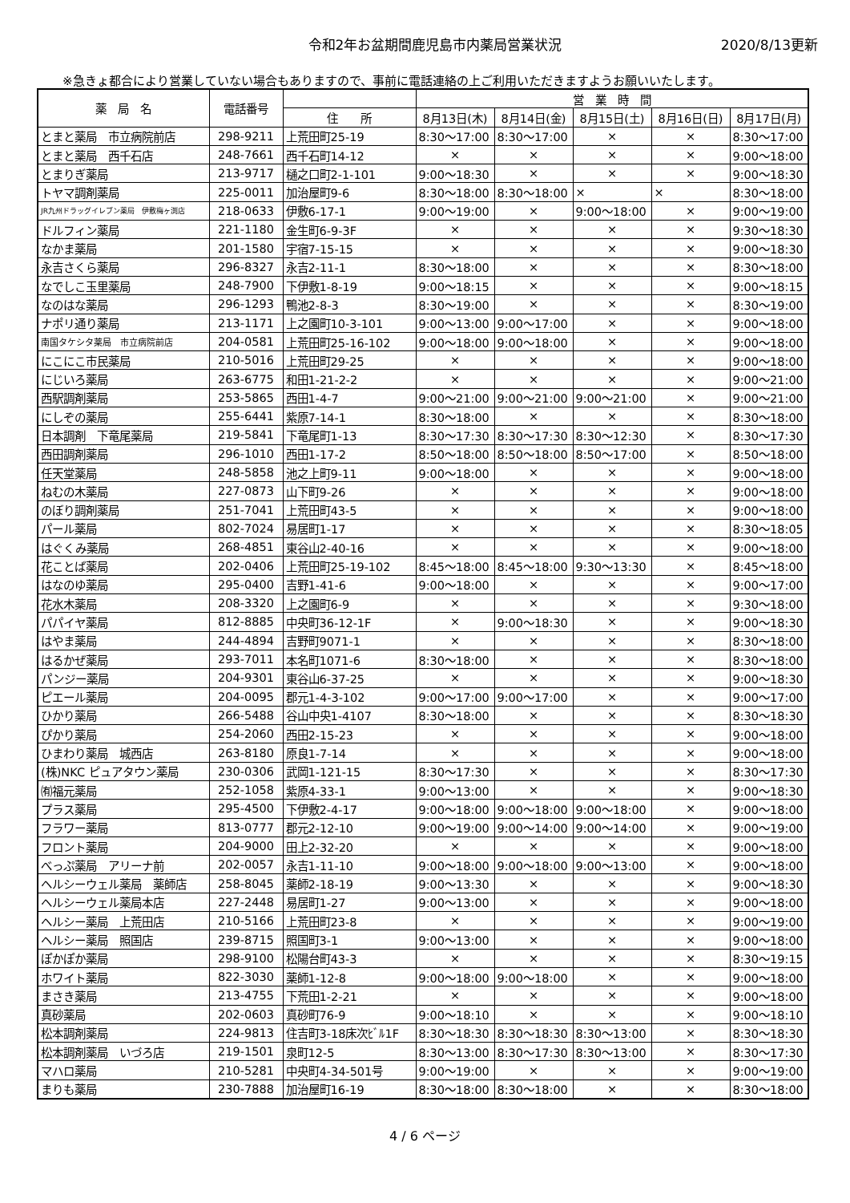令和2年お盆期間鹿児島市内薬局営業状況
2020/8/13更新
※急きょ都合により営業していない場合もありますので、事前に電話連絡の上ご利用いただきますようお願いいたします。
| 薬 局 名 | 電話番号 | | 営 業 時 間 | | | | |
| --- | --- | --- | --- | --- | --- | --- | --- |
| | | 住 所 | 8月13日(木) | 8月14日(金) | 8月15日(土) | 8月16日(日) | 8月17日(月) |
| とまと薬局 市立病院前店 | 298-9211 | 上荒田町25-19 | 8:30～17:00 | 8:30～17:00 | × | × | 8:30～17:00 |
| とまと薬局 西千石店 | 248-7661 | 西千石町14-12 | × | × | × | × | 9:00～18:00 |
| とまりぎ薬局 | 213-9717 | 樋之口町2-1-101 | 9:00～18:30 | × | × | × | 9:00～18:30 |
| トヤマ調剤薬局 | 225-0011 | 加治屋町9-6 | 8:30～18:00 | 8:30～18:00 | × | × | 8:30～18:00 |
| JR九州ドラッグイレブン薬局 伊敷梅ヶ渕店 | 218-0633 | 伊敷6-17-1 | 9:00～19:00 | × | 9:00～18:00 | × | 9:00～19:00 |
| ドルフィン薬局 | 221-1180 | 金生町6-9-3F | × | × | × | × | 9:30～18:30 |
| なかま薬局 | 201-1580 | 宇宿7-15-15 | × | × | × | × | 9:00～18:30 |
| 永吉さくら薬局 | 296-8327 | 永吉2-11-1 | 8:30～18:00 | × | × | × | 8:30～18:00 |
| なでしこ玉里薬局 | 248-7900 | 下伊敷1-8-19 | 9:00～18:15 | × | × | × | 9:00～18:15 |
| なのはな薬局 | 296-1293 | 鴨池2-8-3 | 8:30～19:00 | × | × | × | 8:30～19:00 |
| ナポリ通り薬局 | 213-1171 | 上之園町10-3-101 | 9:00～13:00 | 9:00～17:00 | × | × | 9:00～18:00 |
| 南国タケシタ薬局 市立病院前店 | 204-0581 | 上荒田町25-16-102 | 9:00～18:00 | 9:00～18:00 | × | × | 9:00～18:00 |
| にこにこ市民薬局 | 210-5016 | 上荒田町29-25 | × | × | × | × | 9:00～18:00 |
| にじいろ薬局 | 263-6775 | 和田1-21-2-2 | × | × | × | × | 9:00～21:00 |
| 西駅調剤薬局 | 253-5865 | 西田1-4-7 | 9:00～21:00 | 9:00～21:00 | 9:00～21:00 | × | 9:00～21:00 |
| にしぞの薬局 | 255-6441 | 紫原7-14-1 | 8:30～18:00 | × | × | × | 8:30～18:00 |
| 日本調剤 下竜尾薬局 | 219-5841 | 下竜尾町1-13 | 8:30～17:30 | 8:30～17:30 | 8:30～12:30 | × | 8:30～17:30 |
| 西田調剤薬局 | 296-1010 | 西田1-17-2 | 8:50～18:00 | 8:50～18:00 | 8:50～17:00 | × | 8:50～18:00 |
| 任天堂薬局 | 248-5858 | 池之上町9-11 | 9:00～18:00 | × | × | × | 9:00～18:00 |
| ねむの木薬局 | 227-0873 | 山下町9-26 | × | × | × | × | 9:00～18:00 |
| のぼり調剤薬局 | 251-7041 | 上荒田町43-5 | × | × | × | × | 9:00～18:00 |
| パール薬局 | 802-7024 | 易居町1-17 | × | × | × | × | 8:30～18:05 |
| はぐくみ薬局 | 268-4851 | 東谷山2-40-16 | × | × | × | × | 9:00～18:00 |
| 花ことば薬局 | 202-0406 | 上荒田町25-19-102 | 8:45～18:00 | 8:45～18:00 | 9:30～13:30 | × | 8:45～18:00 |
| はなのゆ薬局 | 295-0400 | 吉野1-41-6 | 9:00～18:00 | × | × | × | 9:00～17:00 |
| 花水木薬局 | 208-3320 | 上之園町6-9 | × | × | × | × | 9:30～18:00 |
| パパイヤ薬局 | 812-8885 | 中央町36-12-1F | × | 9:00～18:30 | × | × | 9:00～18:30 |
| はやま薬局 | 244-4894 | 吉野町9071-1 | × | × | × | × | 8:30～18:00 |
| はるかぜ薬局 | 293-7011 | 本名町1071-6 | 8:30～18:00 | × | × | × | 8:30～18:00 |
| パンジー薬局 | 204-9301 | 東谷山6-37-25 | × | × | × | × | 9:00～18:30 |
| ピエール薬局 | 204-0095 | 郡元1-4-3-102 | 9:00～17:00 | 9:00～17:00 | × | × | 9:00～17:00 |
| ひかり薬局 | 266-5488 | 谷山中央1-4107 | 8:30～18:00 | × | × | × | 8:30～18:30 |
| ぴかり薬局 | 254-2060 | 西田2-15-23 | × | × | × | × | 9:00～18:00 |
| ひまわり薬局 城西店 | 263-8180 | 原良1-7-14 | × | × | × | × | 9:00～18:00 |
| (株)NKC ピュアタウン薬局 | 230-0306 | 武岡1-121-15 | 8:30～17:30 | × | × | × | 8:30～17:30 |
| ㈲福元薬局 | 252-1058 | 紫原4-33-1 | 9:00～13:00 | × | × | × | 9:00～18:30 |
| プラス薬局 | 295-4500 | 下伊敷2-4-17 | 9:00～18:00 | 9:00～18:00 | 9:00～18:00 | × | 9:00～18:00 |
| フラワー薬局 | 813-0777 | 郡元2-12-10 | 9:00～19:00 | 9:00～14:00 | 9:00～14:00 | × | 9:00～19:00 |
| フロント薬局 | 204-9000 | 田上2-32-20 | × | × | × | × | 9:00～18:00 |
| べっぷ薬局 アリーナ前 | 202-0057 | 永吉1-11-10 | 9:00～18:00 | 9:00～18:00 | 9:00～13:00 | × | 9:00～18:00 |
| ヘルシーウェル薬局 薬師店 | 258-8045 | 薬師2-18-19 | 9:00～13:30 | × | × | × | 9:00～18:30 |
| ヘルシーウェル薬局本店 | 227-2448 | 易居町1-27 | 9:00～13:00 | × | × | × | 9:00～18:00 |
| ヘルシー薬局 上荒田店 | 210-5166 | 上荒田町23-8 | × | × | × | × | 9:00～19:00 |
| ヘルシー薬局 照国店 | 239-8715 | 照国町3-1 | 9:00～13:00 | × | × | × | 9:00～18:00 |
| ぽかぽか薬局 | 298-9100 | 松陽台町43-3 | × | × | × | × | 8:30～19:15 |
| ホワイト薬局 | 822-3030 | 薬師1-12-8 | 9:00～18:00 | 9:00～18:00 | × | × | 9:00～18:00 |
| まさき薬局 | 213-4755 | 下荒田1-2-21 | × | × | × | × | 9:00～18:00 |
| 真砂薬局 | 202-0603 | 真砂町76-9 | 9:00～18:10 | × | × | × | 9:00～18:10 |
| 松本調剤薬局 | 224-9813 | 住吉町3-18床次ﾋﾞﾙ1F | 8:30～18:30 | 8:30～18:30 | 8:30～13:00 | × | 8:30～18:30 |
| 松本調剤薬局 いづろ店 | 219-1501 | 泉町12-5 | 8:30～13:00 | 8:30～17:30 | 8:30～13:00 | × | 8:30～17:30 |
| マハロ薬局 | 210-5281 | 中央町4-34-501号 | 9:00～19:00 | × | × | × | 9:00～19:00 |
| まりも薬局 | 230-7888 | 加治屋町16-19 | 8:30～18:00 | 8:30～18:00 | × | × | 8:30～18:00 |
4 / 6 ページ